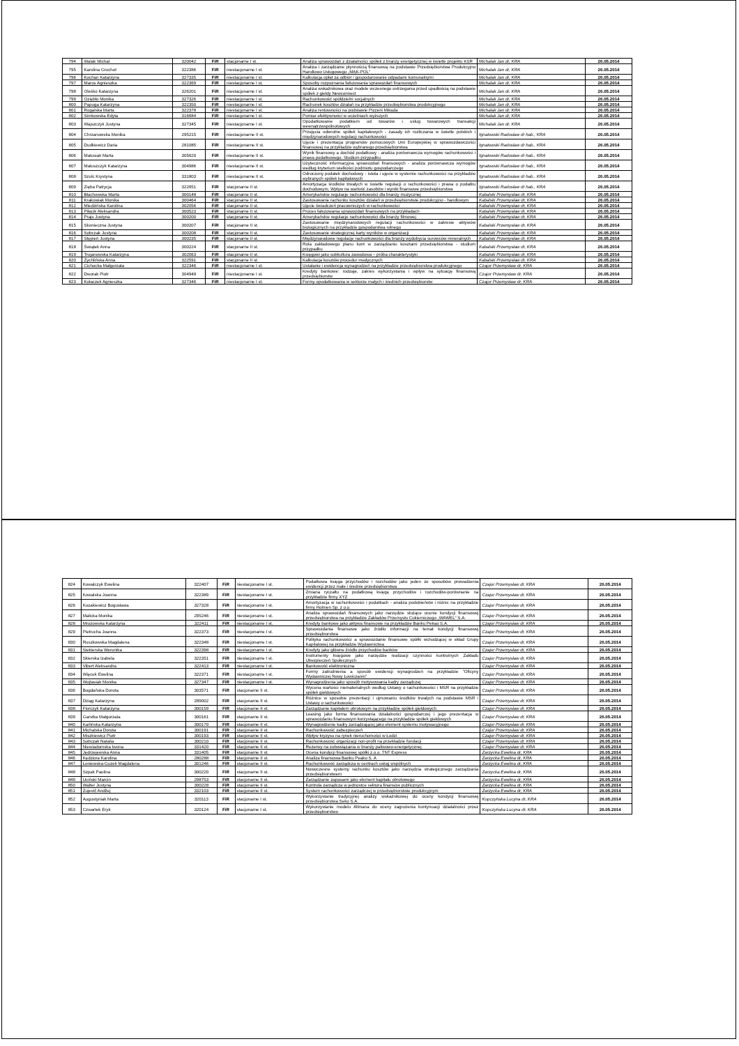| 794 | Walak Michał | 320042 | FiR | stacjonarne I st. | Analiza sprawozdań z działalności spółek z branży energetycznej w świetle projektu KSR | Michalak Jan dr, KRA | 26.05.2014 |
| 795 | Karolina Gruchot | 322386 | FiR | niestacjonarne I st. | Analiza i zarządzanie płynnością finansową na podstawie Przedsiębiorstwa Produkcyjno Handlowo Usługowego „MĄK-POL” | Michalak Jan dr, KRA | 26.05.2014 |
| 796 | Kochan Katarzyna | 327335 | FiR | niestacjonarne I st. | Kalkulacja opłat za odbiór i gospodarowanie odpadami komunalnymi | Michalak Jan dr, KRA | 26.05.2014 |
| 797 | Maros Agnieszka | 322369 | FiR | niestacjonarne I st. | Sposoby rozpoznania fałszowania sprawozdań finansowych | Michalak Jan dr, KRA | 26.05.2014 |
| 798 | Oleśko Katarzyna | 326201 | FiR | niestacjonarne I st. | Analiza wskaźnikowa oraz modele wczesnego ostrzegania przed upadłością na podstawie spółek z giełdy Newconnect | Michalak Jan dr, KRA | 26.05.2014 |
| 799 | Oziębło Monika | 327326 | FiR | niestacjonarne I st. | Rachunkowość spółdzielni socjalnych | Michalak Jan dr, KRA | 26.05.2014 |
| 800 | Papuga Katarzyna | 322350 | FiR | niestacjonarne I st. | Rachunek kosztów działań na przykładzie przedsiębiorstwa produkcyjnego | Michalak Jan dr, KRA | 26.05.2014 |
| 801 | Rogalska Marta | 322378 | FiR | niestacjonarne I st. | Analiza rentowności na podstawie Pizzerii Mikada | Michalak Jan dr, KRA | 26.05.2014 |
| 802 | Simkowska Edyta | 316684 | FiR | niestacjonarne I st. | Pomiar efektywności w uczelniach wyższych | Michalak Jan dr, KRA | 26.05.2014 |
| 803 | Wajszczyk Justyna | 327345 | FiR | niestacjonarne I st. | Opodatkowanie podatkiem od towarów i usług towarowych transakcji wewnątrzwspólnotowych | Michalak Jan dr, KRA | 26.05.2014 |
| 804 | Chrzanowska Monika | 295215 | FiR | niestacjonarne II st. | Przejęcia odwrotne spółek kapitałowych - zasady ich rozliczania w świetle polskich i międzynarodowych regulacji rachunkowości | Ignatowski Radosław dr hab., KRA | 26.05.2014 |
| 805 | Dudkiewicz Daria | 281085 | FiR | niestacjonarne II st. | Ujęcie i prezentacja programów pomocowych Unii Europejskiej w sprawozdawczości finansowej na przykładzie wybranego przedsiębiorstwa | Ignatowski Radosław dr hab., KRA | 26.05.2014 |
| 806 | Matusiak Marta | 305620 | FiR | niestacjonarne II st. | Wynik finansowy a dochód podatkowy - analiza porównawcza wymogów rachunkowości i prawa podatkowego. Studium przypadku | Ignatowski Radosław dr hab., KRA | 26.05.2014 |
| 807 | Matuszczyk Katarzyna | 304986 | FiR | niestacjonarne II st. | Użyteczność informacyjna sprawozdań finansowych - analiza porównawcza wymogów według kryterium wielkości podmiotu gospodarczego | Ignatowski Radosław dr hab., KRA | 26.05.2014 |
| 808 | Szulc Krystyna | 331803 | FiR | niestacjonarne II st. | Odroczony podatek dochodowy - istota i ujęcie w systemie rachunkowości na przykładzie wybranych spółek kapitałowych | Ignatowski Radosław dr hab., KRA | 26.05.2014 |
| 809 | Zięba Patrycja | 322651 | FiR | stacjonarne II st. | Amortyzacja środków trwałych w świetle regulacji o rachunkowości i prawa o podatku dochodowym. Wpływ na wartość zasobów i wyniki finansowe przedsiębiorstwa | Ignatowski Radosław dr hab., KRA | 26.05.2014 |
| 810 | Błachowska Marta | 300148 | FiR | stacjonarne II st. | Amerykańskie regulacje rachunkowości dla branży muzycznej | Kabalski Przemysław dr, KRA | 26.05.2014 |
| 811 | Krakowiak Monika | 300464 | FiR | stacjonarne II st. | Zastosowanie rachunku kosztów działań w przedsiębiorstwie produkcyjno - handlowym | Kabalski Przemysław dr, KRA | 26.05.2014 |
| 812 | Miedzińska Karolina | 302056 | FiR | stacjonarne II st. | Ujęcie świadczeń pracowniczych w rachunkowości | Kabalski Przemysław dr, KRA | 26.05.2014 |
| 813 | Piłacik Aleksandra | 300523 | FiR | stacjonarne II st. | Proces fałszowania sprawozdań finansowych na przykładach | Kabalski Przemysław dr, KRA | 26.05.2014 |
| 814 | Prajs Justyna | 300200 | FiR | stacjonarne II st. | Amerykańskie regulacje rachunkowości dla branży filmowej | Kabalski Przemysław dr, KRA | 26.05.2014 |
| 815 | Skonieczna Justyna | 300207 | FiR | stacjonarne II st. | Zastosowanie międzynarodowych regulacji rachunkowości w zakresie aktywów biologicznych na przykładzie gospodarstwa rolnego | Kabalski Przemysław dr, KRA | 26.05.2014 |
| 816 | Sobczak Justyna | 300208 | FiR | stacjonarne II st. | Zastosowanie strategicznej karty wyników w organizacji | Kabalski Przemysław dr, KRA | 26.05.2014 |
| 817 | Stępień Justyna | 300235 | FiR | stacjonarne II st. | Międzynarodowe regulacje rachunkowości dla branży wydobycia surowców mineralnych | Kabalski Przemysław dr, KRA | 26.05.2014 |
| 818 | Świątek Anna | 300224 | FiR | stacjonarne II st. | Rola zakładowego planu kont w zarządzaniu kosztami przedsiębiorstwa - studium przypadku | Kabalski Przemysław dr, KRA | 26.05.2014 |
| 819 | Trojanowska Katarzyna | 302063 | FiR | stacjonarne II st. | Księgowi jako subkultura zawodowa – próba charakterystyki | Kabalski Przemysław dr, KRA | 26.05.2014 |
| 820 | Żychlińska Anna | 322591 | FiR | stacjonarne II st. | Kalkulacja kosztów procedur medycznych | Kabalski Przemysław dr, KRA | 26.05.2014 |
| 821 | Cichocka Małgorzata | 322346 | FiR | niestacjonarne I st. | Ustalanie i ewidencja wynagrodzeń na przykładzie przedsiębiorstwa produkcyjnego | Czajor Przemysław dr, KRA | 26.05.2014 |
| 822 | Dworak Piotr | 304948 | FiR | niestacjonarne I st. | Kredyty bankowe: rodzaje, zakres wykorzystania i wpływ na sytuację finansową przedsiębiorstw | Czajor Przemysław dr, KRA | 26.05.2014 |
| 823 | Kołaczek Agnieszka | 327346 | FiR | niestacjonarne I st. | Formy opodatkowania w sektorze małych i średnich przedsiębiorstw | Czajor Przemysław dr, KRA | 26.05.2014 |
| 824 | Kowalczyk Ewelina | 322407 | FiR | niestacjonarne I st. | Podatkowa księga przychodów i rozchodów jako jeden ze sposobów prowadzenia ewidencji przez małe i średnie przedsiębiorstwa | Czajor Przemysław dr, KRA | 26.05.2014 |
| 825 | Kowalska Joanna | 322389 | FiR | niestacjonarne I st. | Zmiana ryczałtu na podatkową księgę przychodów i rozchodów-porównanie na przykładzie firmy XYZ | Czajor Przemysław dr, KRA | 26.05.2014 |
| 826 | Kozakiewicz Bogusława | 327328 | FiR | niestacjonarne I st. | Amortyzacja w rachunkowości i podatkach - analiza podobieństw i różnic na przykładzie firmy Holmen Sp. z o.o. | Czajor Przemysław dr, KRA | 26.05.2014 |
| 827 | Malicka Monika | 295246 | FiR | niestacjonarne I st. | Analiza sprawozdań finansowych jako narzędzie służące ocenie kondycji finansowej przedsiębiorstwa na przykładzie Zakładów Przemysłu Cukierniczego „WAWEL” S.A. | Czajor Przemysław dr, KRA | 26.05.2014 |
| 828 | Mrozowska Katarzyna | 322411 | FiR | niestacjonarne I st. | Kredyty bankowe jako aktywa finansowe na przykładzie Banku Pekao S.A. | Czajor Przemysław dr, KRA | 26.05.2014 |
| 829 | Pietrucha Joanna | 322373 | FiR | niestacjonarne I st. | Sprawozdania finansowe jako źródło informacji na temat kondycji finansowej przedsiębiorstwa | Czajor Przemysław dr, KRA | 26.05.2014 |
| 830 | Ruszkowska Magdalena | 322348 | FiR | niestacjonarne I st. | Polityka rachunkowości a sprawozdanie finansowe spółki wchodzącej w skład Grupy Kapitałowej na przykładzie Wydawnictwa | Czajor Przemysław dr, KRA | 26.05.2014 |
| 831 | Siekierska Weronika | 322398 | FiR | niestacjonarne I st. | Kredyty jako główne źródło przychodów banków | Czajor Przemysław dr, KRA | 26.05.2014 |
| 832 | Skierska Izabela | 322351 | FiR | niestacjonarne I st. | Instrumenty księgowe jako narzędzie realizacji czynności kontrolnych Zakładu Ubezpieczeń Społecznych | Czajor Przemysław dr, KRA | 26.05.2014 |
| 833 | Vibert Aleksandra | 322413 | FiR | niestacjonarne I st. | Bankowość elektroniczna | Czajor Przemysław dr, KRA | 26.05.2014 |
| 834 | Więcek Ewelina | 322371 | FiR | niestacjonarne I st. | Formy zatrudnienia a sposób ewidencji wynagrodzeń na przykładzie "Oficyny Wydawniczej Nowy Łowiczanin" | Czajor Przemysław dr, KRA | 26.05.2014 |
| 835 | Wojtasiak Monika | 327347 | FiR | niestacjonarne I st. | Wynagrodzenia jako sposób motywowania kadry zarządczej | Czajor Przemysław dr, KRA | 26.05.2014 |
| 836 | Bogdańska Dorota | 303571 | FiR | stacjonarne II st. | Wycena wartości niematerialnych według Ustawy o rachunkowości i MSR na przykładzie spółek giełdowych | Czajor Przemysław dr, KRA | 26.05.2014 |
| 837 | Dziąg Katarzyna | 289002 | FiR | stacjonarne II st. | Różnice w sposobie prezentacji i ujmowaniu środków trwałych na podstawie MSR i Ustawy o rachunkowości | Czajor Przemysław dr, KRA | 26.05.2014 |
| 838 | Florczyk Katarzyna | 300159 | FiR | stacjonarne II st. | Zarządzanie kapitałem obrotowym na przykładzie spółek giełdowych | Czajor Przemysław dr, KRA | 26.05.2014 |
| 839 | Garstka Małgorzata | 300161 | FiR | stacjonarne II st. | Leasing jako forma finansowania działalności gospodarczej i jego prezentacja w sprawozdaniu finansowym korzystającego na przykładzie spółek giełdowych | Czajor Przemysław dr, KRA | 26.05.2014 |
| 840 | Karlińska Katarzyna | 300170 | FiR | stacjonarne II st. | Wynagrodzenie kadry zarządzającej jako element systemu motywacyjnego | Czajor Przemysław dr, KRA | 26.05.2014 |
| 841 | Michalska Dorota | 300191 | FiR | stacjonarne II st. | Rachunkowość zabezpieczeń | Czajor Przemysław dr, KRA | 26.05.2014 |
| 842 | Miszkiewicz Piotr | 300193 | FiR | stacjonarne II st. | Wpływ kryzysu na rynek nieruchomości w Łodzi | Czajor Przemysław dr, KRA | 26.05.2014 |
| 843 | Sobczak Natalia | 300210 | FiR | stacjonarne II st. | Rachunkowość organizacji non-profit na przekładzie fundacji | Czajor Przemysław dr, KRA | 26.05.2014 |
| 844 | Niewiadomska Iwona | 331420 | FiR | stacjonarne II st. | Rezerwy na zobowiązania w branży paliwowo-energetycznej | Czajor Przemysław dr, KRA | 26.05.2014 |
| 845 | Jędrzejewska Anna | 331405 | FiR | stacjonarne II st. | Ocena kondycji finansowej spółki z.o.o. TNT Express | Zarzycka Ewelina dr, KRA | 26.05.2014 |
| 846 | Kędziora Karolina | 280288 | FiR | stacjonarne II st. | Analiza finansowa Banku Peako S. A | Zarzycka Ewelina dr, KRA | 26.05.2014 |
| 847 | Łoniewska-Guzek Magdalena | 301246 | FiR | stacjonarne II st. | Rachunkowość zarządcza w centrach usług wspólnych | Zarzycka Ewelina dr, KRA | 26.05.2014 |
| 848 | Szpak Paulina | 300220 | FiR | stacjonarne II st. | Nowoczesne systemy rachunku kosztów jako narzędzia strategicznego zarządzania przedsiębiorstwem | Zarzycka Ewelina dr, KRA | 26.05.2014 |
| 849 | Uciński Marcin | 298753 | FiR | stacjonarne II st. | Zarządzanie zapasami jako element kapitału obrotowego | Zarzycka Ewelina dr, KRA | 26.05.2014 |
| 850 | Walter Justyna | 300228 | FiR | stacjonarne II st. | Kontrola zarządcza w jednostce sektora finansów publicznych | Zarzycka Ewelina dr, KRA | 26.05.2014 |
| 851 | Zujevič Andžej | 332103 | FiR | stacjonarne II st. | System rachunkowości zarządczej w przedsiębiorstwie produkcyjnym | Zarzycka Ewelina dr, KRA | 26.05.2014 |
| 852 | Augustyniak Marta | 320113 | FiR | stacjonarne I st. | Wykorzystanie tradycyjnej analizy wskaźnikowej do oceny kondycji finansowej przedsiębiorstwa Seko S.A. | Kopczyńska Lucyna dr, KRA | 26.05.2014 |
| 853 | Czwartek Eryk | 320124 | FiR | stacjonarne I st. | Wykorzystanie modelu Altmana do oceny zagrożenia kontynuacji działalności przez przedsiębiorstwo | Kopczyńska Lucyna dr, KRA | 26.05.2014 |